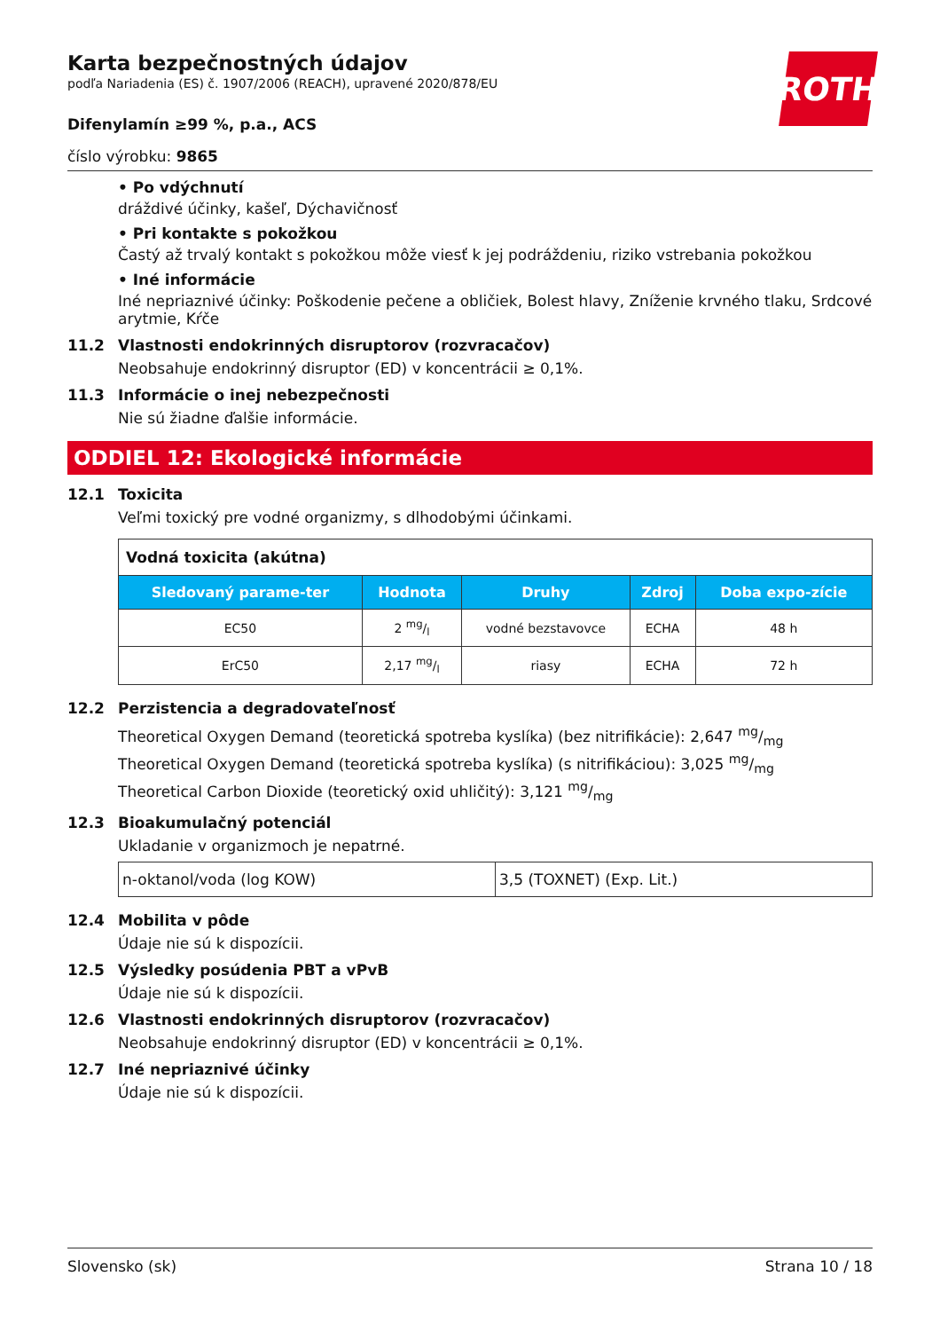ROTH
Karta bezpečnostných údajov
podľa Nariadenia (ES) č. 1907/2006 (REACH), upravené 2020/878/EU
Difenylamín ≥99 %, p.a., ACS
číslo výrobku: 9865
• Po vdýchnutí
dráždivé účinky, kašeľ, Dýchavičnosť
• Pri kontakte s pokožkou
Častý až trvalý kontakt s pokožkou môže viesť k jej podráždeniu, riziko vstrebania pokožkou
• Iné informácie
Iné nepriaznivé účinky: Poškodenie pečene a obličiek, Bolest hlavy, Zníženie krvného tlaku, Srdcové arytmie, Kŕče
11.2 Vlastnosti endokrinných disruptorov (rozvracačov)
Neobsahuje endokrinný disruptor (ED) v koncentrácii ≥ 0,1%.
11.3 Informácie o inej nebezpečnosti
Nie sú žiadne ďalšie informácie.
ODDIEL 12: Ekologické informácie
12.1 Toxicita
Veľmi toxický pre vodné organizmy, s dlhodobými účinkami.
| Vodná toxicita (akútna) | | | | |
| Sledovaný parame-ter | Hodnota | Druhy | Zdroj | Doba expo-zície |
| EC50 | 2 mg/l | vodné bezstavovce | ECHA | 48 h |
| ErC50 | 2,17 mg/l | riasy | ECHA | 72 h |
12.2 Perzistencia a degradovateľnosť
Theoretical Oxygen Demand (teoretická spotreba kyslíka) (bez nitrifikácie): 2,647 mg/mg
Theoretical Oxygen Demand (teoretická spotreba kyslíka) (s nitrifikáciou): 3,025 mg/mg
Theoretical Carbon Dioxide (teoretický oxid uhličitý): 3,121 mg/mg
12.3 Bioakumulačný potenciál
Ukladanie v organizmoch je nepatrné.
| n-oktanol/voda (log KOW) | 3,5 (TOXNET) (Exp. Lit.) |
12.4 Mobilita v pôde
Údaje nie sú k dispozícii.
12.5 Výsledky posúdenia PBT a vPvB
Údaje nie sú k dispozícii.
12.6 Vlastnosti endokrinných disruptorov (rozvracačov)
Neobsahuje endokrinný disruptor (ED) v koncentrácii ≥ 0,1%.
12.7 Iné nepriaznivé účinky
Údaje nie sú k dispozícii.
Slovensko (sk) Strana 10 / 18